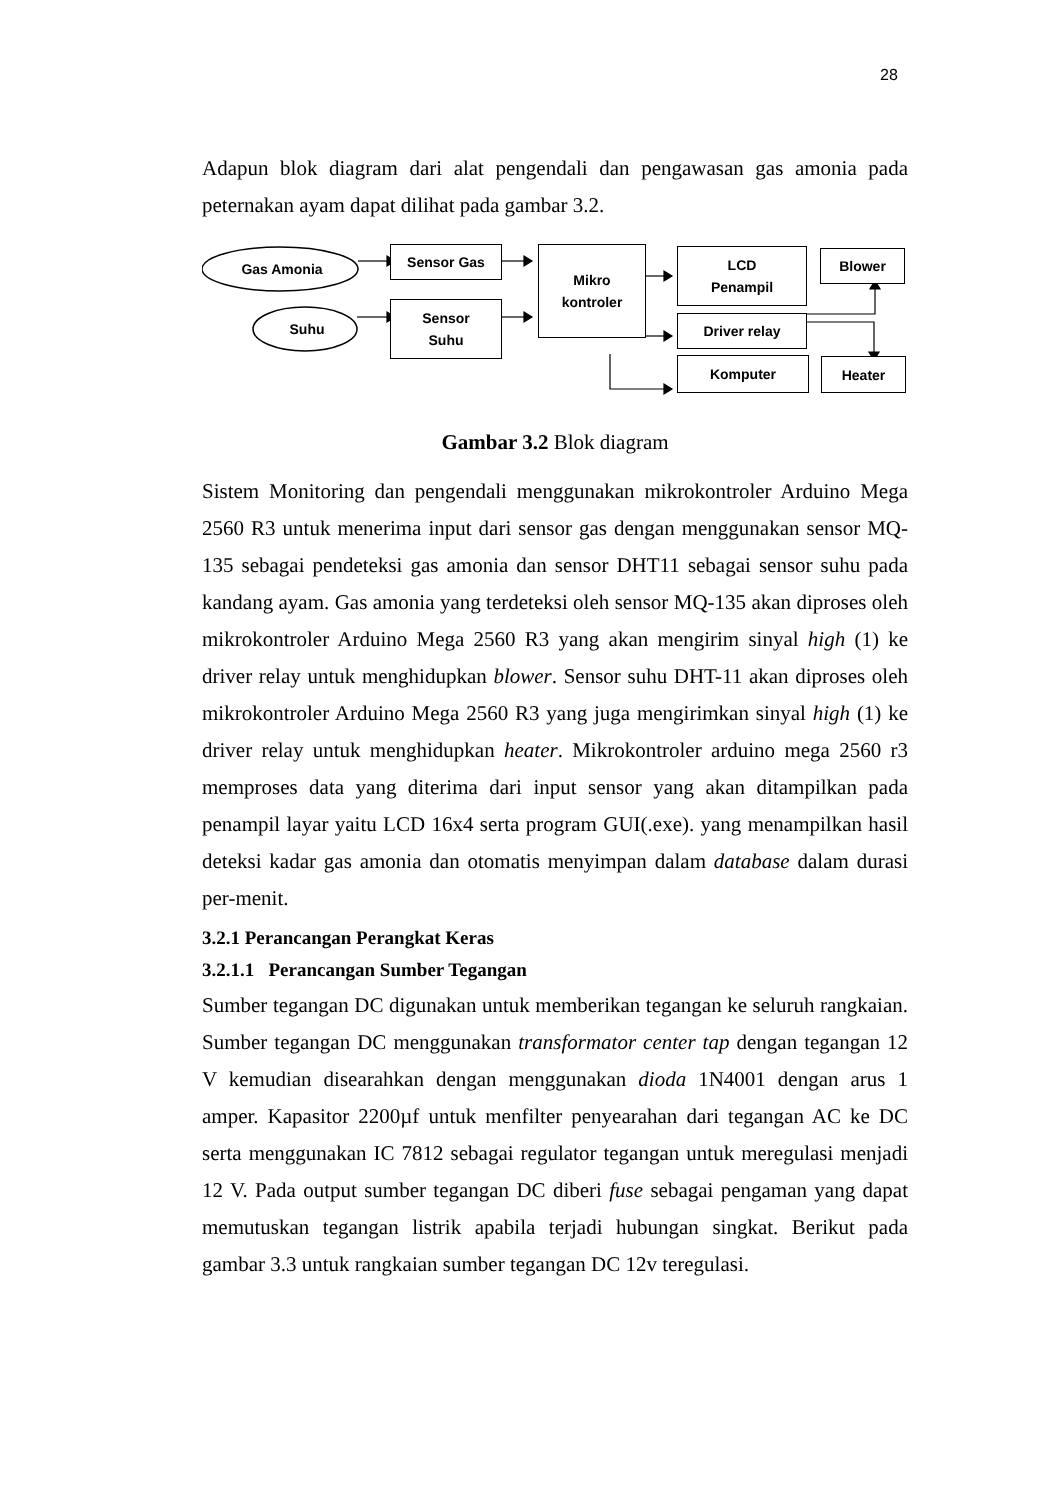28
Adapun blok diagram dari alat pengendali dan pengawasan gas amonia pada peternakan ayam dapat dilihat pada gambar 3.2.
Gas Amonia
Suhu
Sensor Gas
Sensor
Suhu
Mikro
kontroler
LCD
Penampil
Driver relay
Komputer
Blower
Heater
Gambar 3.2 Blok diagram
Sistem Monitoring dan pengendali menggunakan mikrokontroler Arduino Mega 2560 R3 untuk menerima input dari sensor gas dengan menggunakan sensor MQ-135 sebagai pendeteksi gas amonia dan sensor DHT11 sebagai sensor suhu pada kandang ayam. Gas amonia yang terdeteksi oleh sensor MQ-135 akan diproses oleh mikrokontroler Arduino Mega 2560 R3 yang akan mengirim sinyal high (1) ke driver relay untuk menghidupkan blower. Sensor suhu DHT-11 akan diproses oleh mikrokontroler Arduino Mega 2560 R3 yang juga mengirimkan sinyal high (1) ke driver relay untuk menghidupkan heater. Mikrokontroler arduino mega 2560 r3 memproses data yang diterima dari input sensor yang akan ditampilkan pada penampil layar yaitu LCD 16x4 serta program GUI(.exe). yang menampilkan hasil deteksi kadar gas amonia dan otomatis menyimpan dalam database dalam durasi per-menit.
3.2.1 Perancangan Perangkat Keras
3.2.1.1 Perancangan Sumber Tegangan
Sumber tegangan DC digunakan untuk memberikan tegangan ke seluruh rangkaian. Sumber tegangan DC menggunakan transformator center tap dengan tegangan 12 V kemudian disearahkan dengan menggunakan dioda 1N4001 dengan arus 1 amper. Kapasitor 2200µf untuk menfilter penyearahan dari tegangan AC ke DC serta menggunakan IC 7812 sebagai regulator tegangan untuk meregulasi menjadi 12 V. Pada output sumber tegangan DC diberi fuse sebagai pengaman yang dapat memutuskan tegangan listrik apabila terjadi hubungan singkat. Berikut pada gambar 3.3 untuk rangkaian sumber tegangan DC 12v teregulasi.